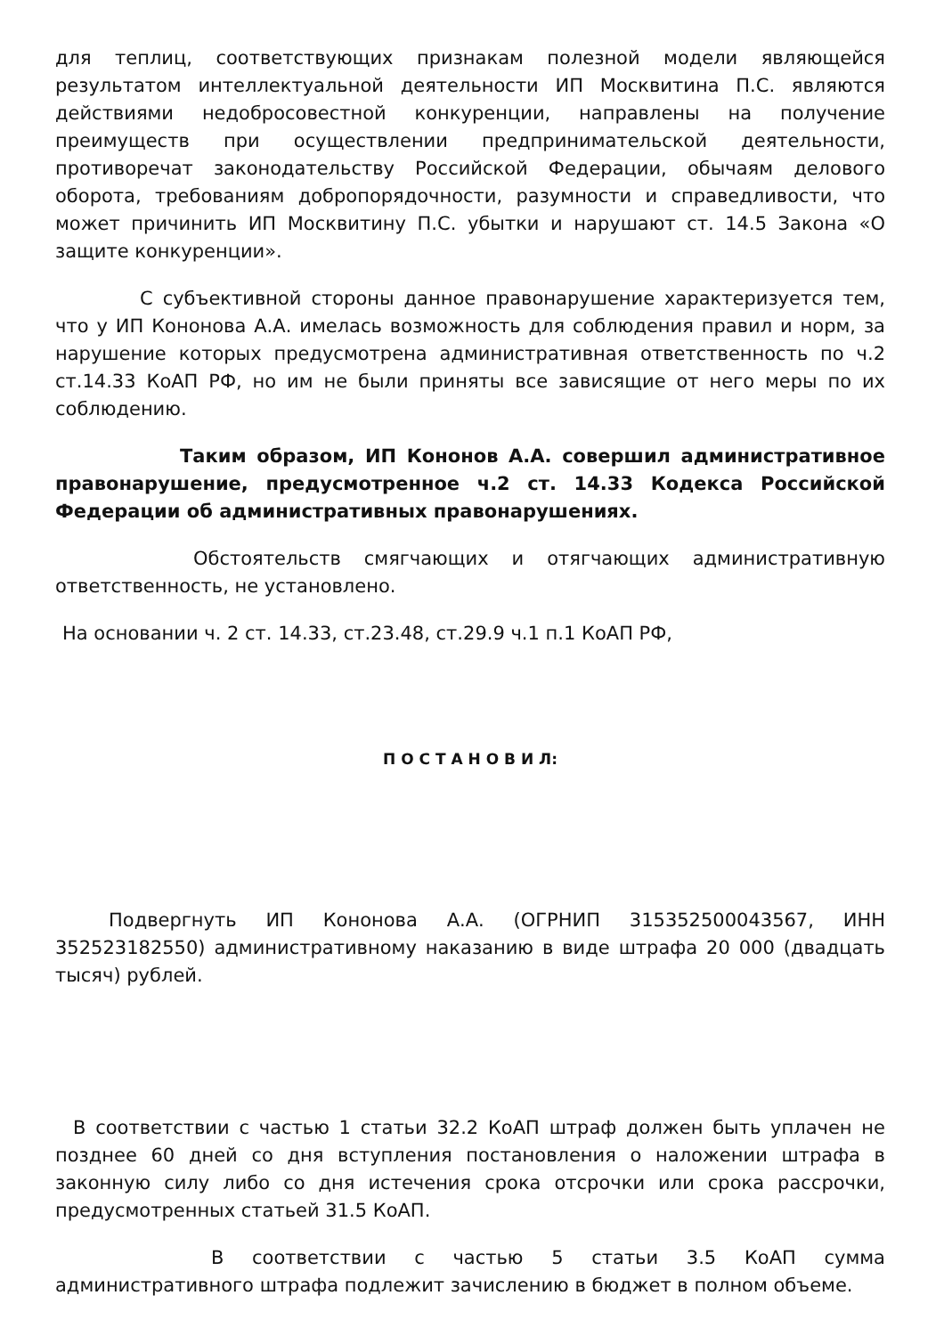для теплиц, соответствующих признакам полезной модели являющейся результатом интеллектуальной деятельности ИП Москвитина П.С. являются действиями недобросовестной конкуренции, направлены на получение преимуществ при осуществлении предпринимательской деятельности, противоречат законодательству Российской Федерации, обычаям делового оборота, требованиям добропорядочности, разумности и справедливости, что может причинить ИП Москвитину П.С. убытки и нарушают ст. 14.5 Закона «О защите конкуренции».
С субъективной стороны данное правонарушение характеризуется тем, что у ИП Кононова А.А. имелась возможность для соблюдения правил и норм, за нарушение которых предусмотрена административная ответственность по ч.2 ст.14.33 КоАП РФ, но им не были приняты все зависящие от него меры по их соблюдению.
Таким образом, ИП Кононов А.А. совершил административное правонарушение, предусмотренное ч.2 ст. 14.33 Кодекса Российской Федерации об административных правонарушениях.
Обстоятельств смягчающих и отягчающих административную ответственность, не установлено.
На основании ч. 2 ст. 14.33, ст.23.48, ст.29.9 ч.1 п.1 КоАП РФ,
П О С Т А Н О В И Л:
Подвергнуть ИП Кононова А.А. (ОГРНИП 315352500043567, ИНН 352523182550) административному наказанию в виде штрафа 20 000 (двадцать тысяч) рублей.
В соответствии с частью 1 статьи 32.2 КоАП штраф должен быть уплачен не позднее 60 дней со дня вступления постановления о наложении штрафа в законную силу либо со дня истечения срока отсрочки или срока рассрочки, предусмотренных статьей 31.5 КоАП.
В соответствии с частью 5 статьи 3.5 КоАП сумма административного штрафа подлежит зачислению в бюджет в полном объеме.